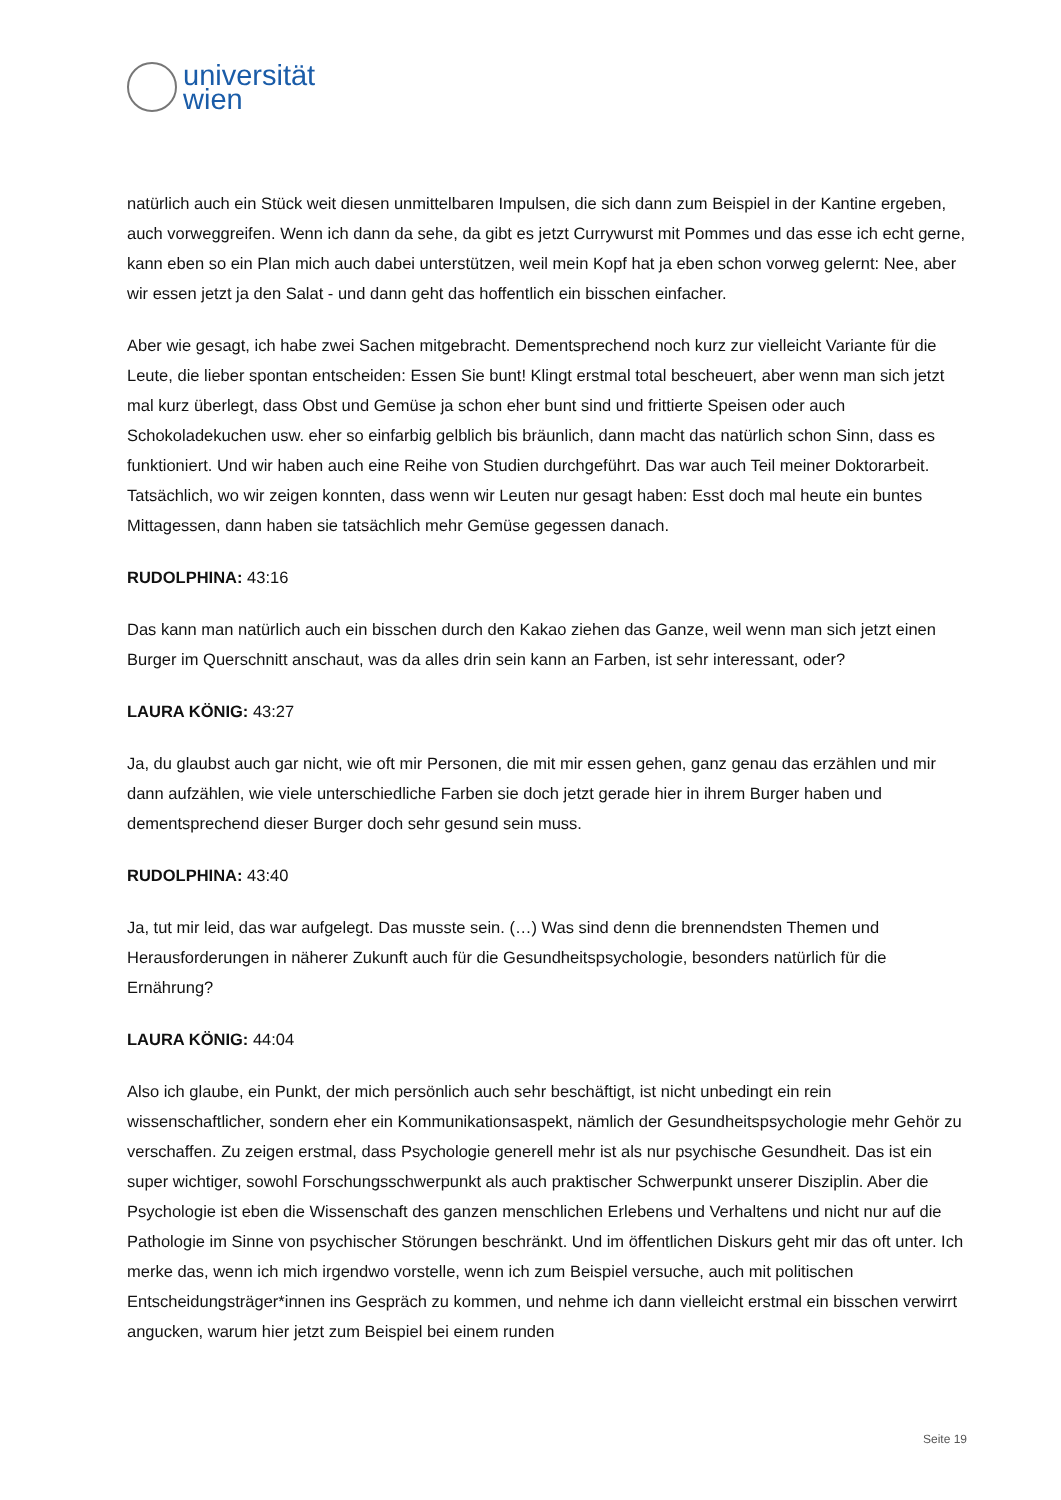universität
wien
natürlich auch ein Stück weit diesen unmittelbaren Impulsen, die sich dann zum Beispiel in der Kantine ergeben, auch vorweggreifen. Wenn ich dann da sehe, da gibt es jetzt Currywurst mit Pommes und das esse ich echt gerne, kann eben so ein Plan mich auch dabei unterstützen, weil mein Kopf hat ja eben schon vorweg gelernt: Nee, aber wir essen jetzt ja den Salat - und dann geht das hoffentlich ein bisschen einfacher.
Aber wie gesagt, ich habe zwei Sachen mitgebracht. Dementsprechend noch kurz zur vielleicht Variante für die Leute, die lieber spontan entscheiden: Essen Sie bunt! Klingt erstmal total bescheuert, aber wenn man sich jetzt mal kurz überlegt, dass Obst und Gemüse ja schon eher bunt sind und frittierte Speisen oder auch Schokoladekuchen usw. eher so einfarbig gelblich bis bräunlich, dann macht das natürlich schon Sinn, dass es funktioniert. Und wir haben auch eine Reihe von Studien durchgeführt. Das war auch Teil meiner Doktorarbeit. Tatsächlich, wo wir zeigen konnten, dass wenn wir Leuten nur gesagt haben: Esst doch mal heute ein buntes Mittagessen, dann haben sie tatsächlich mehr Gemüse gegessen danach.
RUDOLPHINA: 43:16
Das kann man natürlich auch ein bisschen durch den Kakao ziehen das Ganze, weil wenn man sich jetzt einen Burger im Querschnitt anschaut, was da alles drin sein kann an Farben, ist sehr interessant, oder?
LAURA KÖNIG: 43:27
Ja, du glaubst auch gar nicht, wie oft mir Personen, die mit mir essen gehen, ganz genau das erzählen und mir dann aufzählen, wie viele unterschiedliche Farben sie doch jetzt gerade hier in ihrem Burger haben und dementsprechend dieser Burger doch sehr gesund sein muss.
RUDOLPHINA: 43:40
Ja, tut mir leid, das war aufgelegt. Das musste sein. (…) Was sind denn die brennendsten Themen und Herausforderungen in näherer Zukunft auch für die Gesundheitspsychologie, besonders natürlich für die Ernährung?
LAURA KÖNIG: 44:04
Also ich glaube, ein Punkt, der mich persönlich auch sehr beschäftigt, ist nicht unbedingt ein rein wissenschaftlicher, sondern eher ein Kommunikationsaspekt, nämlich der Gesundheitspsychologie mehr Gehör zu verschaffen. Zu zeigen erstmal, dass Psychologie generell mehr ist als nur psychische Gesundheit. Das ist ein super wichtiger, sowohl Forschungsschwerpunkt als auch praktischer Schwerpunkt unserer Disziplin. Aber die Psychologie ist eben die Wissenschaft des ganzen menschlichen Erlebens und Verhaltens und nicht nur auf die Pathologie im Sinne von psychischer Störungen beschränkt. Und im öffentlichen Diskurs geht mir das oft unter. Ich merke das, wenn ich mich irgendwo vorstelle, wenn ich zum Beispiel versuche, auch mit politischen Entscheidungsträger*innen ins Gespräch zu kommen, und nehme ich dann vielleicht erstmal ein bisschen verwirrt angucken, warum hier jetzt zum Beispiel bei einem runden
Seite 19